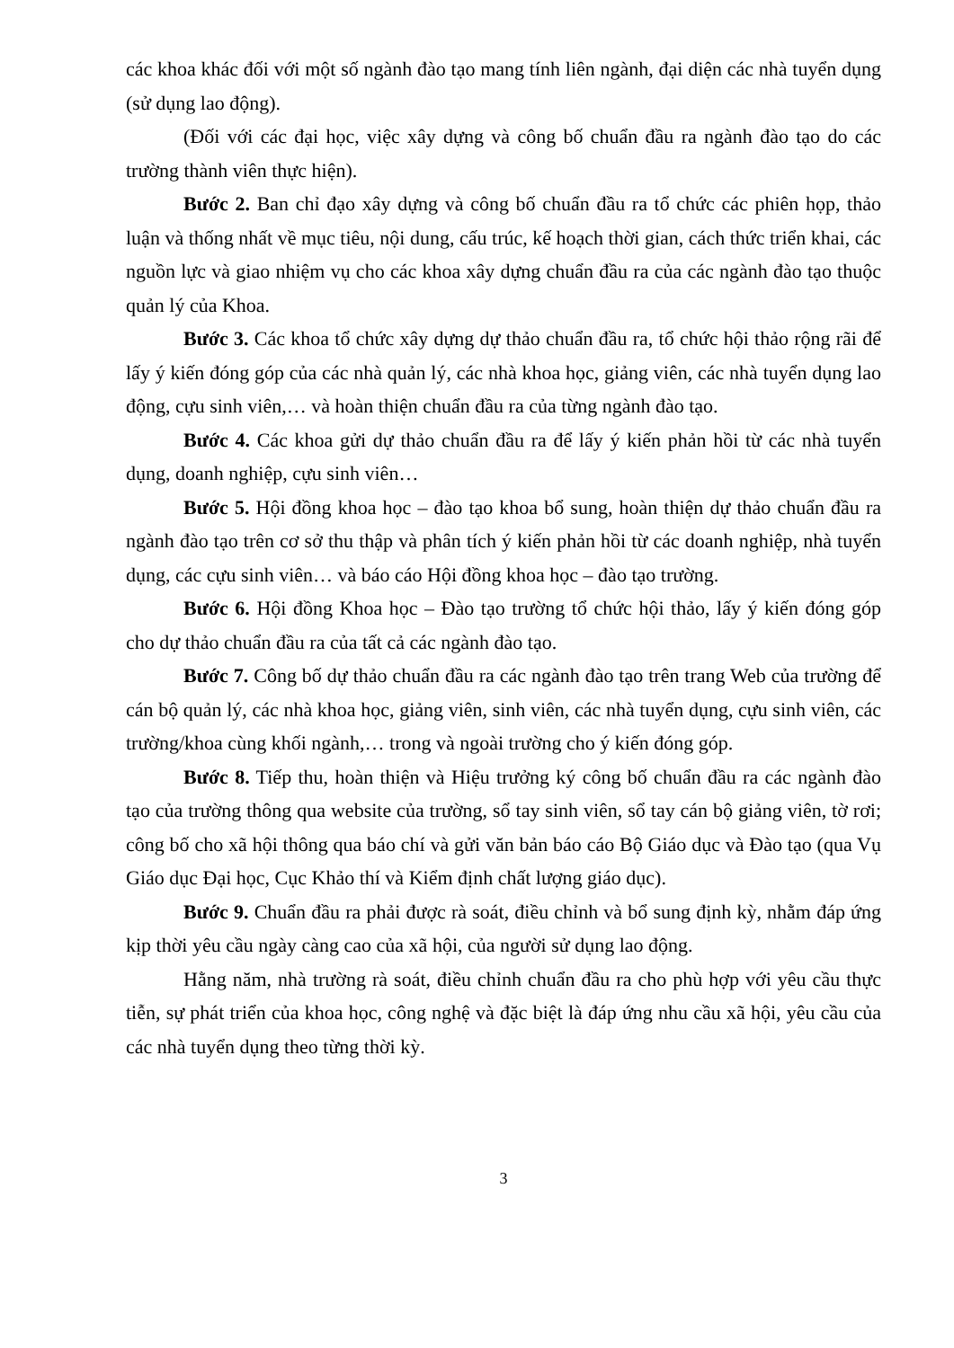các khoa khác đối với một số ngành đào tạo mang tính liên ngành, đại diện các nhà tuyển dụng (sử dụng lao động).
(Đối với các đại học, việc xây dựng và công bố chuẩn đầu ra ngành đào tạo do các trường thành viên thực hiện).
Bước 2. Ban chỉ đạo xây dựng và công bố chuẩn đầu ra tổ chức các phiên họp, thảo luận và thống nhất về mục tiêu, nội dung, cấu trúc, kế hoạch thời gian, cách thức triển khai, các nguồn lực và giao nhiệm vụ cho các khoa xây dựng chuẩn đầu ra của các ngành đào tạo thuộc quản lý của Khoa.
Bước 3. Các khoa tổ chức xây dựng dự thảo chuẩn đầu ra, tổ chức hội thảo rộng rãi để lấy ý kiến đóng góp của các nhà quản lý, các nhà khoa học, giảng viên, các nhà tuyển dụng lao động, cựu sinh viên,… và hoàn thiện chuẩn đầu ra của từng ngành đào tạo.
Bước 4. Các khoa gửi dự thảo chuẩn đầu ra để lấy ý kiến phản hồi từ các nhà tuyển dụng, doanh nghiệp, cựu sinh viên…
Bước 5. Hội đồng khoa học – đào tạo khoa bổ sung, hoàn thiện dự thảo chuẩn đầu ra ngành đào tạo trên cơ sở thu thập và phân tích ý kiến phản hồi từ các doanh nghiệp, nhà tuyển dụng, các cựu sinh viên… và báo cáo Hội đồng khoa học – đào tạo trường.
Bước 6. Hội đồng Khoa học – Đào tạo trường tổ chức hội thảo, lấy ý kiến đóng góp cho dự thảo chuẩn đầu ra của tất cả các ngành đào tạo.
Bước 7. Công bố dự thảo chuẩn đầu ra các ngành đào tạo trên trang Web của trường để cán bộ quản lý, các nhà khoa học, giảng viên, sinh viên, các nhà tuyển dụng, cựu sinh viên, các trường/khoa cùng khối ngành,… trong và ngoài trường cho ý kiến đóng góp.
Bước 8. Tiếp thu, hoàn thiện và Hiệu trưởng ký công bố chuẩn đầu ra các ngành đào tạo của trường thông qua website của trường, sổ tay sinh viên, sổ tay cán bộ giảng viên, tờ rơi; công bố cho xã hội thông qua báo chí và gửi văn bản báo cáo Bộ Giáo dục và Đào tạo (qua Vụ Giáo dục Đại học, Cục Khảo thí và Kiểm định chất lượng giáo dục).
Bước 9. Chuẩn đầu ra phải được rà soát, điều chỉnh và bổ sung định kỳ, nhằm đáp ứng kịp thời yêu cầu ngày càng cao của xã hội, của người sử dụng lao động.
Hằng năm, nhà trường rà soát, điều chỉnh chuẩn đầu ra cho phù hợp với yêu cầu thực tiễn, sự phát triển của khoa học, công nghệ và đặc biệt là đáp ứng nhu cầu xã hội, yêu cầu của các nhà tuyển dụng theo từng thời kỳ.
3